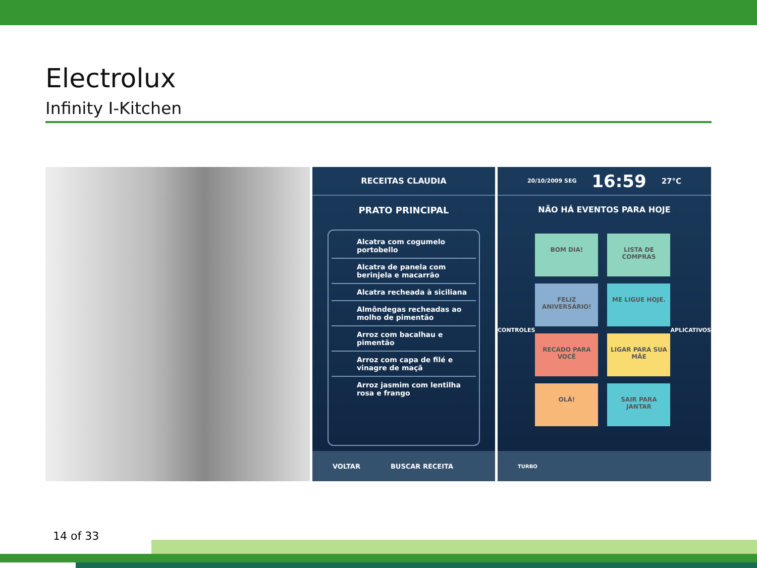Electrolux
Infinity I-Kitchen
RECEITAS CLAUDIA
PRATO PRINCIPAL
Alcatra com cogumelo portobello
Alcatra de panela com berinjela e macarrão
Alcatra recheada à siciliana
Almôndegas recheadas ao molho de pimentão
Arroz com bacalhau e pimentão
Arroz com capa de filé e vinagre de maçã
Arroz jasmim com lentilha rosa e frango
VOLTAR BUSCAR RECEITA
20/10/2009 SEG 16:59 27°C
NÃO HÁ EVENTOS PARA HOJE
CONTROLES
BOM DIA!
LISTA DE COMPRAS
FELIZ ANIVERSÁRIO!
ME LIGUE HOJE.
RECADO PARA VOCÊ
LIGAR PARA SUA MÃE
OLÁ!
SAIR PARA JANTAR
APLICATIVOS
TURBO
14 of 33